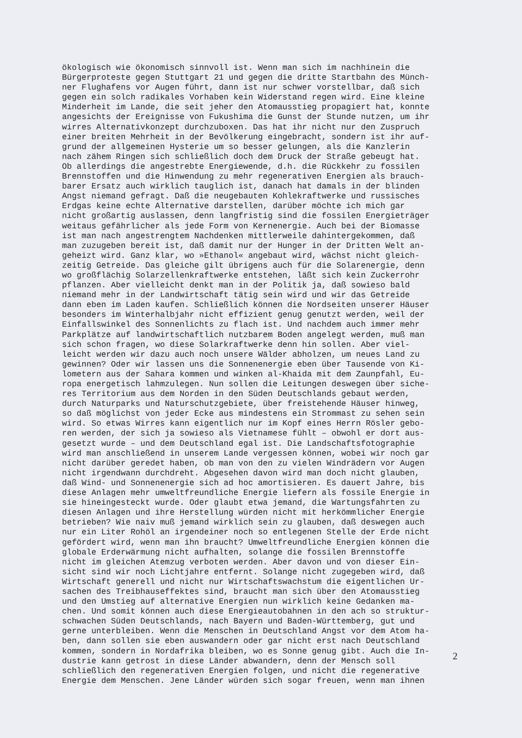ökologisch wie ökonomisch sinnvoll ist. Wenn man sich im nachhinein die Bürgerproteste gegen Stuttgart 21 und gegen die dritte Startbahn des Münch- ner Flughafens vor Augen führt, dann ist nur schwer vorstellbar, daß sich gegen ein solch radikales Vorhaben kein Widerstand regen wird. Eine kleine Minderheit im Lande, die seit jeher den Atomausstieg propagiert hat, konnte angesichts der Ereignisse von Fukushima die Gunst der Stunde nutzen, um ihr wirres Alternativkonzept durchzuboxen. Das hat ihr nicht nur den Zuspruch einer breiten Mehrheit in der Bevölkerung eingebracht, sondern ist ihr auf- grund der allgemeinen Hysterie um so besser gelungen, als die Kanzlerin nach zähem Ringen sich schließlich doch dem Druck der Straße gebeugt hat. Ob allerdings die angestrebte Energiewende, d.h. die Rückkehr zu fossilen Brennstoffen und die Hinwendung zu mehr regenerativen Energien als brauch- barer Ersatz auch wirklich tauglich ist, danach hat damals in der blinden Angst niemand gefragt. Daß die neugebauten Kohlekraftwerke und russisches Erdgas keine echte Alternative darstellen, darüber möchte ich mich gar nicht großartig auslassen, denn langfristig sind die fossilen Energieträger weitaus gefährlicher als jede Form von Kernenergie. Auch bei der Biomasse ist man nach angestrengtem Nachdenken mittlerweile dahintergekommen, daß man zuzugeben bereit ist, daß damit nur der Hunger in der Dritten Welt an- geheizt wird. Ganz klar, wo »Ethanol« angebaut wird, wächst nicht gleich- zeitig Getreide. Das gleiche gilt übrigens auch für die Solarenergie, denn wo großflächig Solarzellenkraftwerke entstehen, läßt sich kein Zuckerrohr pflanzen. Aber vielleicht denkt man in der Politik ja, daß sowieso bald niemand mehr in der Landwirtschaft tätig sein wird und wir das Getreide dann eben im Laden kaufen. Schließlich können die Nordseiten unserer Häuser besonders im Winterhalbjahr nicht effizient genug genutzt werden, weil der Einfallswinkel des Sonnenlichts zu flach ist. Und nachdem auch immer mehr Parkplätze auf landwirtschaftlich nutzbarem Boden angelegt werden, muß man sich schon fragen, wo diese Solarkraftwerke denn hin sollen. Aber viel- leicht werden wir dazu auch noch unsere Wälder abholzen, um neues Land zu gewinnen? Oder wir lassen uns die Sonnenenergie eben über Tausende von Ki- lometern aus der Sahara kommen und winken al-Khaida mit dem Zaunpfahl, Eu- ropa energetisch lahmzulegen. Nun sollen die Leitungen deswegen über siche- res Territorium aus dem Norden in den Süden Deutschlands gebaut werden, durch Naturparks und Naturschutzgebiete, über freistehende Häuser hinweg, so daß möglichst von jeder Ecke aus mindestens ein Strommast zu sehen sein wird. So etwas Wirres kann eigentlich nur im Kopf eines Herrn Rösler gebo- ren werden, der sich ja sowieso als Vietnamese fühlt – obwohl er dort aus- gesetzt wurde – und dem Deutschland egal ist. Die Landschaftsfotographie wird man anschließend in unserem Lande vergessen können, wobei wir noch gar nicht darüber geredet haben, ob man von den zu vielen Windrädern vor Augen nicht irgendwann durchdreht. Abgesehen davon wird man doch nicht glauben, daß Wind- und Sonnenenergie sich ad hoc amortisieren. Es dauert Jahre, bis diese Anlagen mehr umweltfreundliche Energie liefern als fossile Energie in sie hineingesteckt wurde. Oder glaubt etwa jemand, die Wartungsfahrten zu diesen Anlagen und ihre Herstellung würden nicht mit herkömmlicher Energie betrieben? Wie naiv muß jemand wirklich sein zu glauben, daß deswegen auch nur ein Liter Rohöl an irgendeiner noch so entlegenen Stelle der Erde nicht gefördert wird, wenn man ihn braucht? Umweltfreundliche Energien können die globale Erderwärmung nicht aufhalten, solange die fossilen Brennstoffe nicht im gleichen Atemzug verboten werden. Aber davon und von dieser Ein- sicht sind wir noch Lichtjahre entfernt. Solange nicht zugegeben wird, daß Wirtschaft generell und nicht nur Wirtschaftswachstum die eigentlichen Ur- sachen des Treibhauseffektes sind, braucht man sich über den Atomausstieg und den Umstieg auf alternative Energien nun wirklich keine Gedanken ma- chen. Und somit können auch diese Energieautobahnen in den ach so struktur- schwachen Süden Deutschlands, nach Bayern und Baden-Württemberg, gut und gerne unterbleiben. Wenn die Menschen in Deutschland Angst vor dem Atom ha- ben, dann sollen sie eben auswandern oder gar nicht erst nach Deutschland kommen, sondern in Nordafrika bleiben, wo es Sonne genug gibt. Auch die In- dustrie kann getrost in diese Länder abwandern, denn der Mensch soll schließlich den regenerativen Energien folgen, und nicht die regenerative Energie dem Menschen. Jene Länder würden sich sogar freuen, wenn man ihnen
2